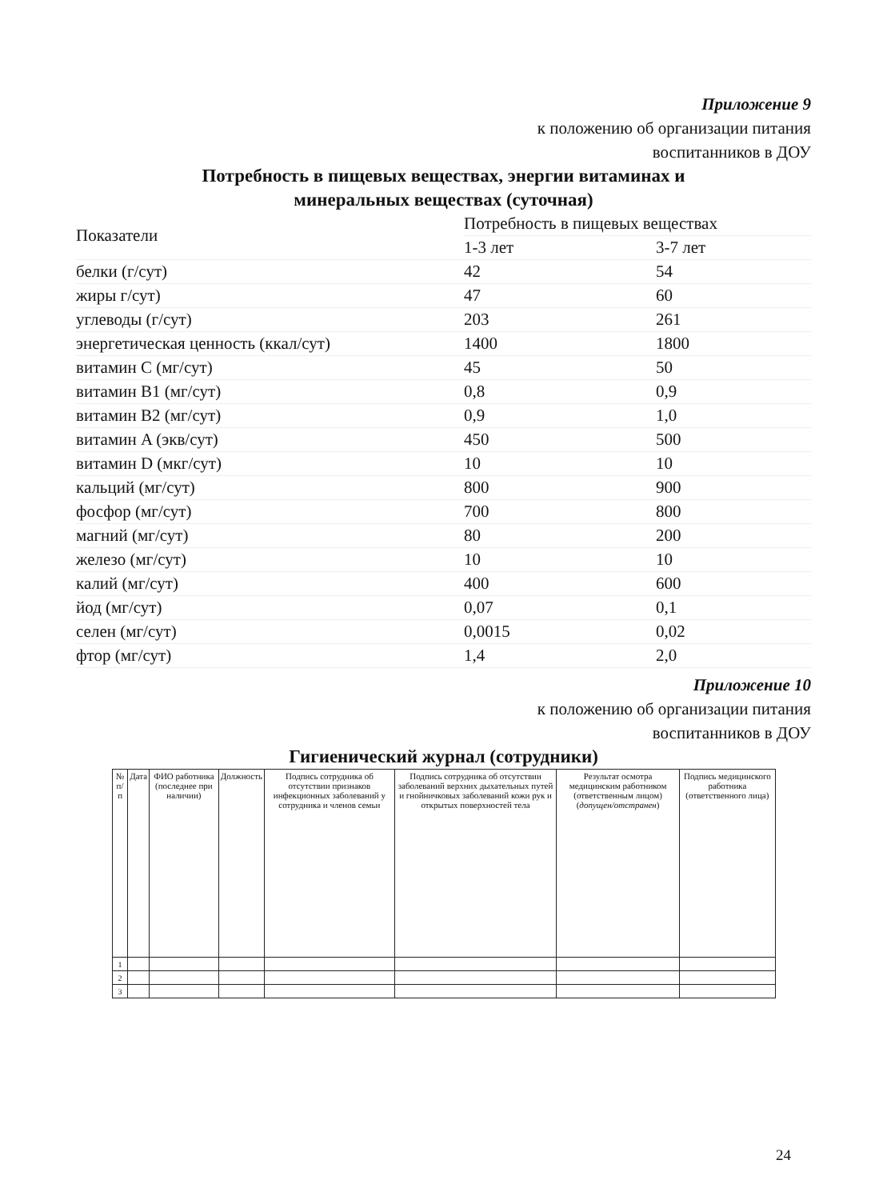Приложение 9
к положению об организации питания
воспитанников в ДОУ
Потребность в пищевых веществах, энергии витаминах и
минеральных веществах (суточная)
| Показатели | Потребность в пищевых веществах | |
| --- | --- | --- |
| | 1-3 лет | 3-7 лет |
| белки (г/сут) | 42 | 54 |
| жиры г/сут) | 47 | 60 |
| углеводы (г/сут) | 203 | 261 |
| энергетическая ценность (ккал/сут) | 1400 | 1800 |
| витамин C (мг/сут) | 45 | 50 |
| витамин B1 (мг/сут) | 0,8 | 0,9 |
| витамин B2 (мг/сут) | 0,9 | 1,0 |
| витамин A (экв/сут) | 450 | 500 |
| витамин D (мкг/сут) | 10 | 10 |
| кальций (мг/сут) | 800 | 900 |
| фосфор (мг/сут) | 700 | 800 |
| магний (мг/сут) | 80 | 200 |
| железо (мг/сут) | 10 | 10 |
| калий (мг/сут) | 400 | 600 |
| йод (мг/сут) | 0,07 | 0,1 |
| селен (мг/сут) | 0,0015 | 0,02 |
| фтор (мг/сут) | 1,4 | 2,0 |
Приложение 10
к положению об организации питания
воспитанников в ДОУ
Гигиенический журнал (сотрудники)
| № п/п | Дата | ФИО работника (последнее при наличии) | Должность | Подпись сотрудника об отсутствии признаков инфекционных заболеваний у сотрудника и членов семьи | Подпись сотрудника об отсутствии заболеваний верхних дыхательных путей и гнойничковых заболеваний кожи рук и открытых поверхностей тела | Результат осмотра медицинским работником (ответственным лицом) ( допущен/отстранен ) | Подпись медицинского работника (ответственного лица) |
| --- | --- | --- | --- | --- | --- | --- | --- |
| 1 | | | | | | | |
| 2 | | | | | | | |
| 3 | | | | | | | |
24